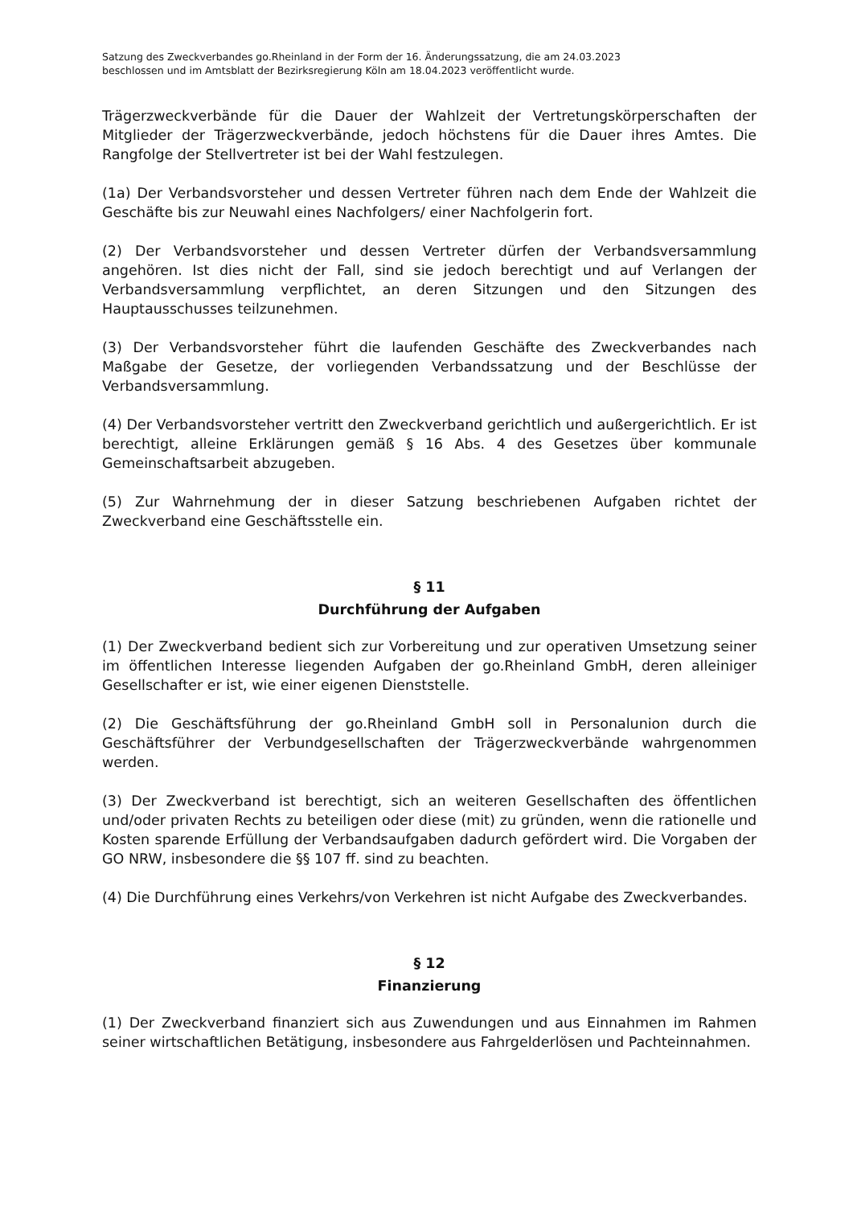Satzung des Zweckverbandes go.Rheinland in der Form der 16. Änderungssatzung, die am 24.03.2023
beschlossen und im Amtsblatt der Bezirksregierung Köln am 18.04.2023 veröffentlicht wurde.
Trägerzweckverbände für die Dauer der Wahlzeit der Vertretungskörperschaften der Mitglieder der Trägerzweckverbände, jedoch höchstens für die Dauer ihres Amtes. Die Rangfolge der Stellvertreter ist bei der Wahl festzulegen.
(1a) Der Verbandsvorsteher und dessen Vertreter führen nach dem Ende der Wahlzeit die Geschäfte bis zur Neuwahl eines Nachfolgers/ einer Nachfolgerin fort.
(2) Der Verbandsvorsteher und dessen Vertreter dürfen der Verbandsversammlung angehören. Ist dies nicht der Fall, sind sie jedoch berechtigt und auf Verlangen der Verbandsversammlung verpflichtet, an deren Sitzungen und den Sitzungen des Hauptausschusses teilzunehmen.
(3) Der Verbandsvorsteher führt die laufenden Geschäfte des Zweckverbandes nach Maßgabe der Gesetze, der vorliegenden Verbandssatzung und der Beschlüsse der Verbandsversammlung.
(4) Der Verbandsvorsteher vertritt den Zweckverband gerichtlich und außergerichtlich. Er ist berechtigt, alleine Erklärungen gemäß § 16 Abs. 4 des Gesetzes über kommunale Gemeinschaftsarbeit abzugeben.
(5) Zur Wahrnehmung der in dieser Satzung beschriebenen Aufgaben richtet der Zweckverband eine Geschäftsstelle ein.
§ 11
Durchführung der Aufgaben
(1) Der Zweckverband bedient sich zur Vorbereitung und zur operativen Umsetzung seiner im öffentlichen Interesse liegenden Aufgaben der go.Rheinland GmbH, deren alleiniger Gesellschafter er ist, wie einer eigenen Dienststelle.
(2) Die Geschäftsführung der go.Rheinland GmbH soll in Personalunion durch die Geschäftsführer der Verbundgesellschaften der Trägerzweckverbände wahrgenommen werden.
(3) Der Zweckverband ist berechtigt, sich an weiteren Gesellschaften des öffentlichen und/oder privaten Rechts zu beteiligen oder diese (mit) zu gründen, wenn die rationelle und Kosten sparende Erfüllung der Verbandsaufgaben dadurch gefördert wird. Die Vorgaben der GO NRW, insbesondere die §§ 107 ff. sind zu beachten.
(4) Die Durchführung eines Verkehrs/von Verkehren ist nicht Aufgabe des Zweckverbandes.
§ 12
Finanzierung
(1) Der Zweckverband finanziert sich aus Zuwendungen und aus Einnahmen im Rahmen seiner wirtschaftlichen Betätigung, insbesondere aus Fahrgelderlösen und Pachteinnahmen.